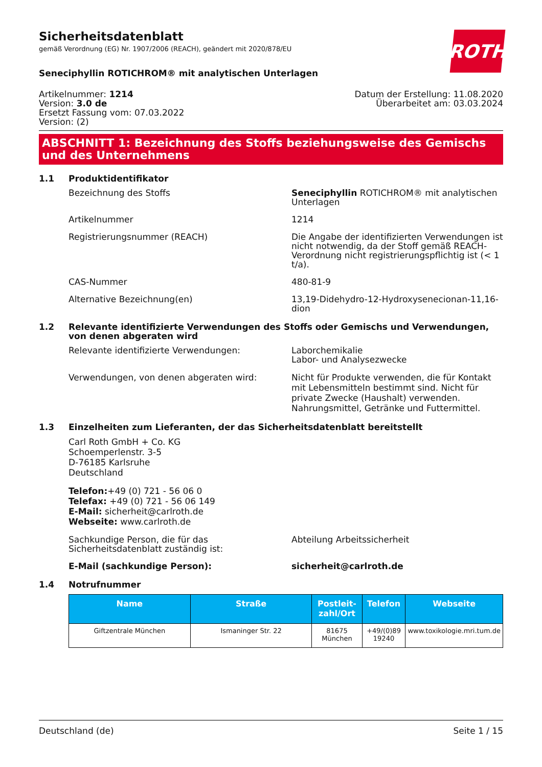ROTH
Sicherheitsdatenblatt
gemäß Verordnung (EG) Nr. 1907/2006 (REACH), geändert mit 2020/878/EU
Seneciphyllin ROTICHROM® mit analytischen Unterlagen
Artikelnummer: 1214
Version: 3.0 de
Ersetzt Fassung vom: 07.03.2022
Version: (2)
Datum der Erstellung: 11.08.2020
Überarbeitet am: 03.03.2024
ABSCHNITT 1: Bezeichnung des Stoffs beziehungsweise des Gemischs und des Unternehmens
1.1 Produktidentifikator
Bezeichnung des Stoffs Seneciphyllin ROTICHROM® mit analytischen Unterlagen
Artikelnummer 1214
Registrierungsnummer (REACH) Die Angabe der identifizierten Verwendungen ist nicht notwendig, da der Stoff gemäß REACH-Verordnung nicht registrierungspflichtig ist (< 1 t/a).
CAS-Nummer 480-81-9
Alternative Bezeichnung(en) 13,19-Didehydro-12-Hydroxysenecionan-11,16-dion
1.2 Relevante identifizierte Verwendungen des Stoffs oder Gemischs und Verwendungen, von denen abgeraten wird
Relevante identifizierte Verwendungen: Laborchemikalie
Labor- und Analysezwecke
Verwendungen, von denen abgeraten wird: Nicht für Produkte verwenden, die für Kontakt mit Lebensmitteln bestimmt sind. Nicht für private Zwecke (Haushalt) verwenden. Nahrungsmittel, Getränke und Futtermittel.
1.3 Einzelheiten zum Lieferanten, der das Sicherheitsdatenblatt bereitstellt
Carl Roth GmbH + Co. KG
Schoemperlenstr. 3-5
D-76185 Karlsruhe
Deutschland
Telefon:+49 (0) 721 - 56 06 0
Telefax: +49 (0) 721 - 56 06 149
E-Mail: sicherheit@carlroth.de
Webseite: www.carlroth.de
Sachkundige Person, die für das Sicherheitsdatenblatt zuständig ist:
Abteilung Arbeitssicherheit
E-Mail (sachkundige Person): sicherheit@carlroth.de
1.4 Notrufnummer
| Name | Straße | Postleit­zahl/Ort | Telefon | Webseite |
| --- | --- | --- | --- | --- |
| Giftzentrale München | Ismaninger Str. 22 | 81675 München | +49/(0)89 19240 | www.toxikologie.mri.tum.de |
Deutschland (de) Seite 1 / 15